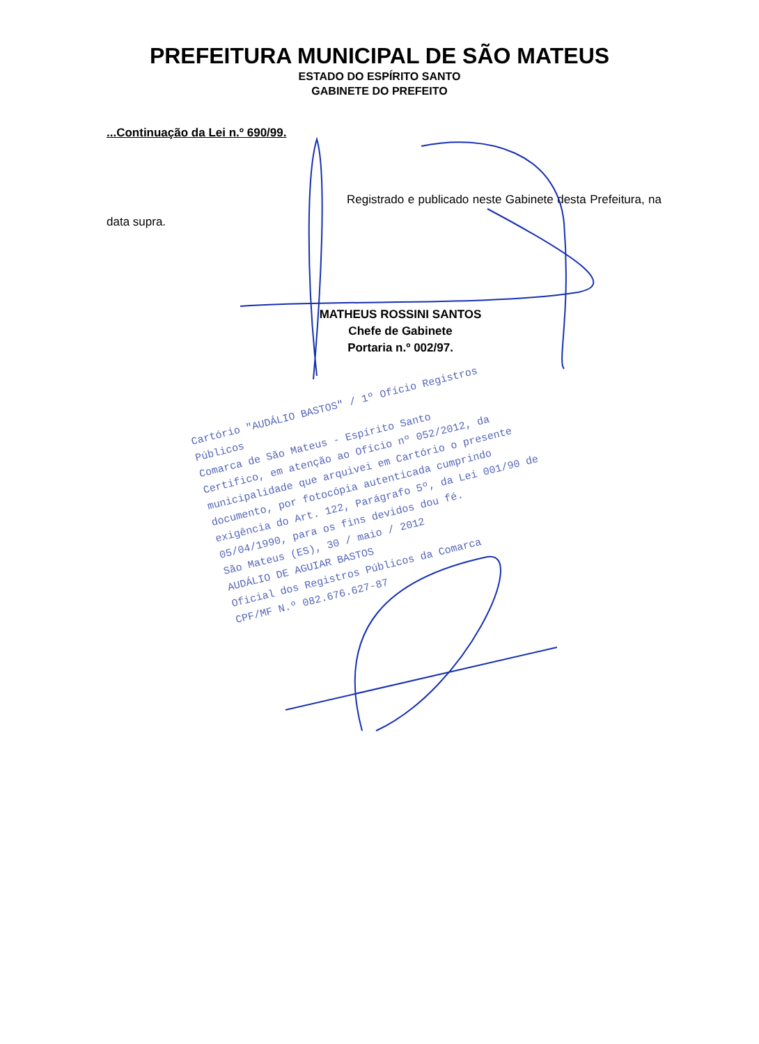PREFEITURA MUNICIPAL DE SÃO MATEUS
ESTADO DO ESPÍRITO SANTO
GABINETE DO PREFEITO
...Continuação da Lei n.º 690/99.
Registrado e publicado neste Gabinete desta Prefeitura, na data supra.
MATHEUS ROSSINI SANTOS
Chefe de Gabinete
Portaria n.º 002/97.
Cartório "AUDÁLIO BASTOS" / 1º Ofício Registros Públicos
Comarca de São Mateus - Espírito Santo
Certifico, em atenção ao Ofício nº 052/2012, da municipalidade que arquivei em Cartório o presente documento, por fotocópia autenticada cumprindo exigência do Art. 122, Parágrafo 5º, da Lei 001/90 de 05/04/1990, para os fins devidos dou fé.
São Mateus (ES), 30 / maio / 2012
AUDÁLIO DE AGUIAR BASTOS
Oficial dos Registros Públicos da Comarca
CPF/MF N.º 082.676.627-87